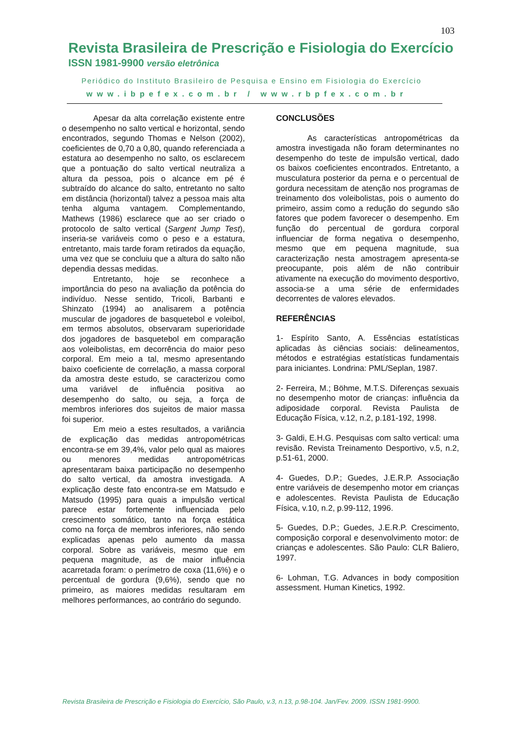103
Revista Brasileira de Prescrição e Fisiologia do Exercício
ISSN 1981-9900 versão eletrônica
Periódico do Instituto Brasileiro de Pesquisa e Ensino em Fisiologia do Exercício
www.ibpefex.com.br / www.rbpfex.com.br
Apesar da alta correlação existente entre o desempenho no salto vertical e horizontal, sendo encontrados, segundo Thomas e Nelson (2002), coeficientes de 0,70 a 0,80, quando referenciada a estatura ao desempenho no salto, os esclarecem que a pontuação do salto vertical neutraliza a altura da pessoa, pois o alcance em pé é subtraído do alcance do salto, entretanto no salto em distância (horizontal) talvez a pessoa mais alta tenha alguma vantagem. Complementando, Mathews (1986) esclarece que ao ser criado o protocolo de salto vertical (Sargent Jump Test), inseria-se variáveis como o peso e a estatura, entretanto, mais tarde foram retirados da equação, uma vez que se concluiu que a altura do salto não dependia dessas medidas.
Entretanto, hoje se reconhece a importância do peso na avaliação da potência do indivíduo. Nesse sentido, Tricoli, Barbanti e Shinzato (1994) ao analisarem a potência muscular de jogadores de basquetebol e voleibol, em termos absolutos, observaram superioridade dos jogadores de basquetebol em comparação aos voleibolistas, em decorrência do maior peso corporal. Em meio a tal, mesmo apresentando baixo coeficiente de correlação, a massa corporal da amostra deste estudo, se caracterizou como uma variável de influência positiva ao desempenho do salto, ou seja, a força de membros inferiores dos sujeitos de maior massa foi superior.
Em meio a estes resultados, a variância de explicação das medidas antropométricas encontra-se em 39,4%, valor pelo qual as maiores ou menores medidas antropométricas apresentaram baixa participação no desempenho do salto vertical, da amostra investigada. A explicação deste fato encontra-se em Matsudo e Matsudo (1995) para quais a impulsão vertical parece estar fortemente influenciada pelo crescimento somático, tanto na força estática como na força de membros inferiores, não sendo explicadas apenas pelo aumento da massa corporal. Sobre as variáveis, mesmo que em pequena magnitude, as de maior influência acarretada foram: o perímetro de coxa (11,6%) e o percentual de gordura (9,6%), sendo que no primeiro, as maiores medidas resultaram em melhores performances, ao contrário do segundo.
CONCLUSÕES
As características antropométricas da amostra investigada não foram determinantes no desempenho do teste de impulsão vertical, dado os baixos coeficientes encontrados. Entretanto, a musculatura posterior da perna e o percentual de gordura necessitam de atenção nos programas de treinamento dos voleibolistas, pois o aumento do primeiro, assim como a redução do segundo são fatores que podem favorecer o desempenho. Em função do percentual de gordura corporal influenciar de forma negativa o desempenho, mesmo que em pequena magnitude, sua caracterização nesta amostragem apresenta-se preocupante, pois além de não contribuir ativamente na execução do movimento desportivo, associa-se a uma série de enfermidades decorrentes de valores elevados.
REFERÊNCIAS
1- Espírito Santo, A. Essências estatísticas aplicadas às ciências sociais: delineamentos, métodos e estratégias estatísticas fundamentais para iniciantes. Londrina: PML/Seplan, 1987.
2- Ferreira, M.; Böhme, M.T.S. Diferenças sexuais no desempenho motor de crianças: influência da adiposidade corporal. Revista Paulista de Educação Física, v.12, n.2, p.181-192, 1998.
3- Galdi, E.H.G. Pesquisas com salto vertical: uma revisão. Revista Treinamento Desportivo, v.5, n.2, p.51-61, 2000.
4- Guedes, D.P.; Guedes, J.E.R.P. Associação entre variáveis de desempenho motor em crianças e adolescentes. Revista Paulista de Educação Física, v.10, n.2, p.99-112, 1996.
5- Guedes, D.P.; Guedes, J.E.R.P. Crescimento, composição corporal e desenvolvimento motor: de crianças e adolescentes. São Paulo: CLR Baliero, 1997.
6- Lohman, T.G. Advances in body composition assessment. Human Kinetics, 1992.
Revista Brasileira de Prescrição e Fisiologia do Exercício, São Paulo, v.3, n.13, p.98-104. Jan/Fev. 2009. ISSN 1981-9900.